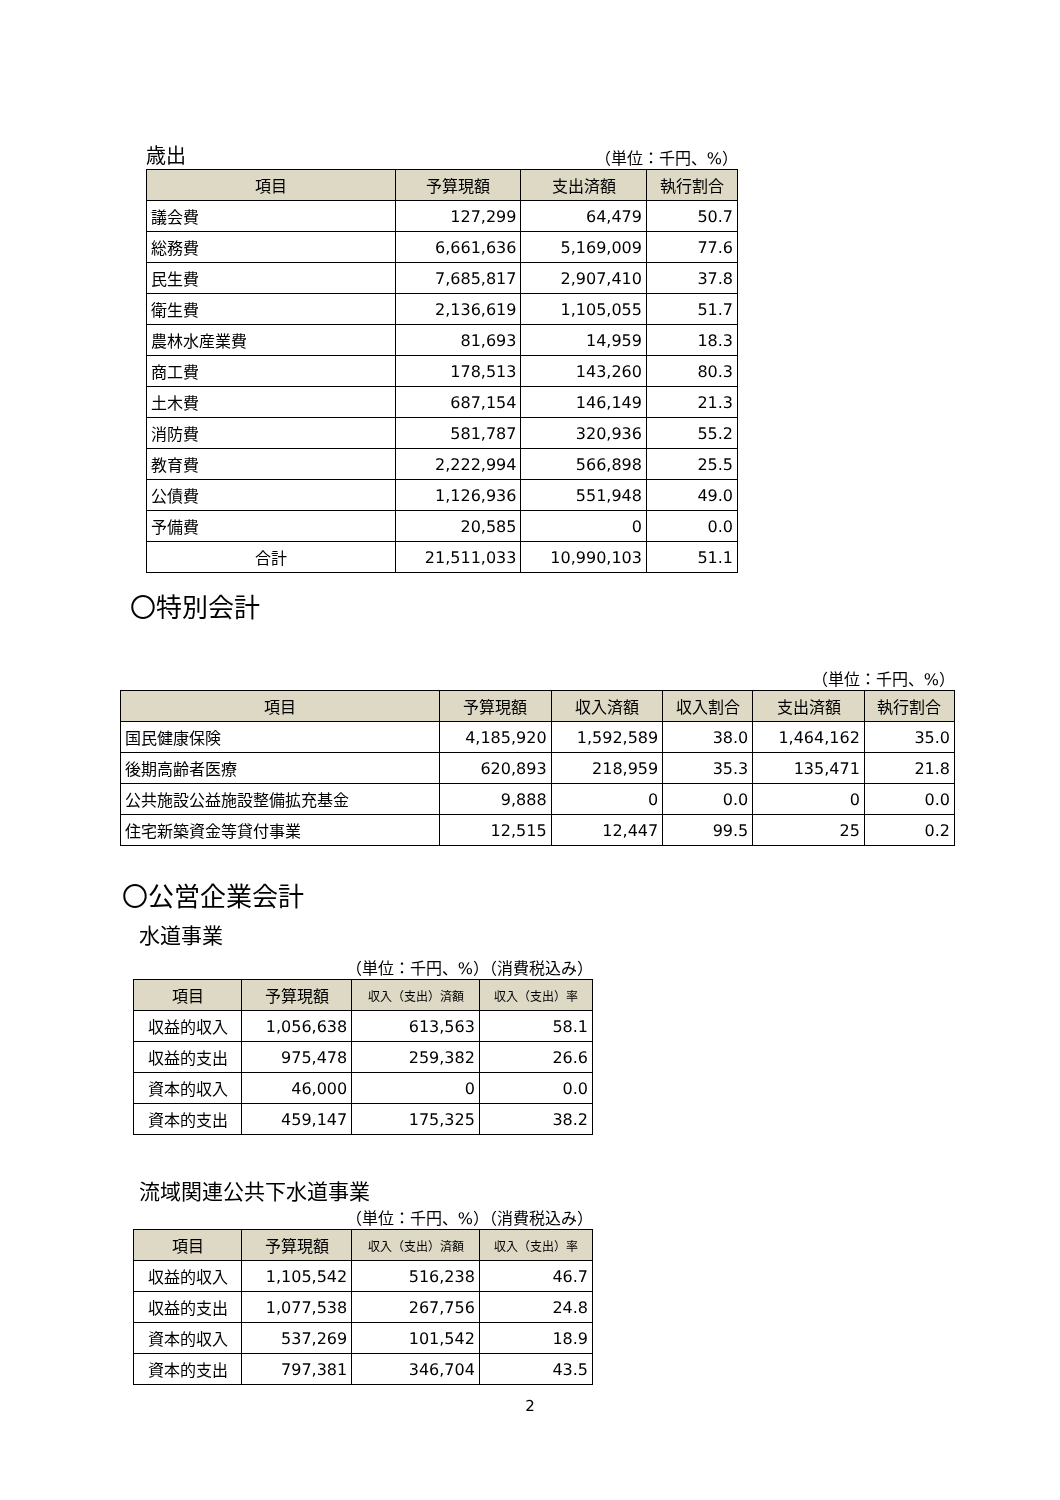歳出
（単位：千円、%）
| 項目 | 予算現額 | 支出済額 | 執行割合 |
| --- | --- | --- | --- |
| 議会費 | 127,299 | 64,479 | 50.7 |
| 総務費 | 6,661,636 | 5,169,009 | 77.6 |
| 民生費 | 7,685,817 | 2,907,410 | 37.8 |
| 衛生費 | 2,136,619 | 1,105,055 | 51.7 |
| 農林水産業費 | 81,693 | 14,959 | 18.3 |
| 商工費 | 178,513 | 143,260 | 80.3 |
| 土木費 | 687,154 | 146,149 | 21.3 |
| 消防費 | 581,787 | 320,936 | 55.2 |
| 教育費 | 2,222,994 | 566,898 | 25.5 |
| 公債費 | 1,126,936 | 551,948 | 49.0 |
| 予備費 | 20,585 | 0 | 0.0 |
| 合計 | 21,511,033 | 10,990,103 | 51.1 |
〇特別会計
（単位：千円、%）
| 項目 | 予算現額 | 収入済額 | 収入割合 | 支出済額 | 執行割合 |
| --- | --- | --- | --- | --- | --- |
| 国民健康保険 | 4,185,920 | 1,592,589 | 38.0 | 1,464,162 | 35.0 |
| 後期高齢者医療 | 620,893 | 218,959 | 35.3 | 135,471 | 21.8 |
| 公共施設公益施設整備拡充基金 | 9,888 | 0 | 0.0 | 0 | 0.0 |
| 住宅新築資金等貸付事業 | 12,515 | 12,447 | 99.5 | 25 | 0.2 |
〇公営企業会計
水道事業
（単位：千円、%）（消費税込み）
| 項目 | 予算現額 | 収入（支出）済額 | 収入（支出）率 |
| --- | --- | --- | --- |
| 収益的収入 | 1,056,638 | 613,563 | 58.1 |
| 収益的支出 | 975,478 | 259,382 | 26.6 |
| 資本的収入 | 46,000 | 0 | 0.0 |
| 資本的支出 | 459,147 | 175,325 | 38.2 |
流域関連公共下水道事業
（単位：千円、%）（消費税込み）
| 項目 | 予算現額 | 収入（支出）済額 | 収入（支出）率 |
| --- | --- | --- | --- |
| 収益的収入 | 1,105,542 | 516,238 | 46.7 |
| 収益的支出 | 1,077,538 | 267,756 | 24.8 |
| 資本的収入 | 537,269 | 101,542 | 18.9 |
| 資本的支出 | 797,381 | 346,704 | 43.5 |
2